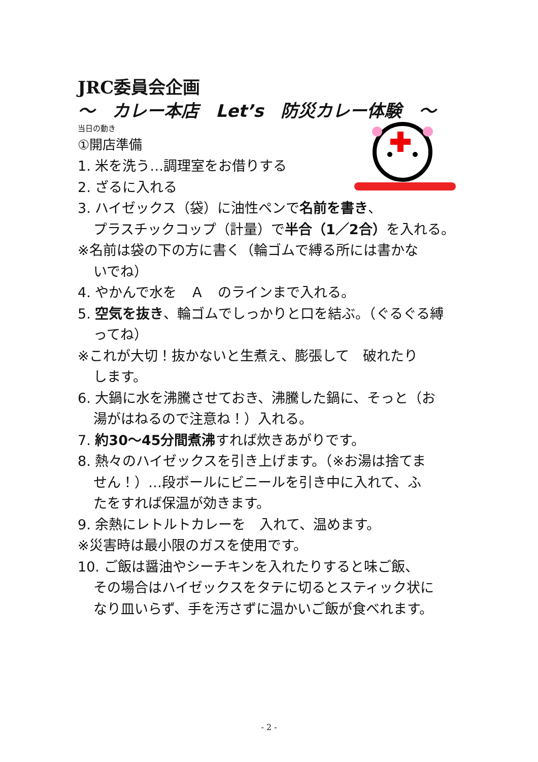JRC委員会企画
～　カレー本店　Let’s　防災カレー体験　～
当日の動き
①開店準備
1. 米を洗う…調理室をお借りする
2. ざるに入れる
3. ハイゼックス（袋）に油性ペンで名前を書き、
プラスチックコップ（計量）で半合（1／2合）を入れる。
※名前は袋の下の方に書く（輪ゴムで縛る所には書かな
いでね）
4. やかんで水を　Ａ　のラインまで入れる。
5. 空気を抜き、輪ゴムでしっかりと口を結ぶ。（ぐるぐる縛
ってね）
※これが大切！抜かないと生煮え、膨張して　破れたり
します。
6. 大鍋に水を沸騰させておき、沸騰した鍋に、そっと（お
湯がはねるので注意ね！）入れる。
7. 約30～45分間煮沸すれば炊きあがりです。
8. 熱々のハイゼックスを引き上げます。（※お湯は捨てま
せん！）…段ボールにビニールを引き中に入れて、ふ
たをすれば保温が効きます。
9. 余熱にレトルトカレーを　入れて、温めます。
※災害時は最小限のガスを使用です。
10. ご飯は醤油やシーチキンを入れたりすると味ご飯、
その場合はハイゼックスをタテに切るとスティック状に
なり皿いらず、手を汚さずに温かいご飯が食べれます。
- 2 -